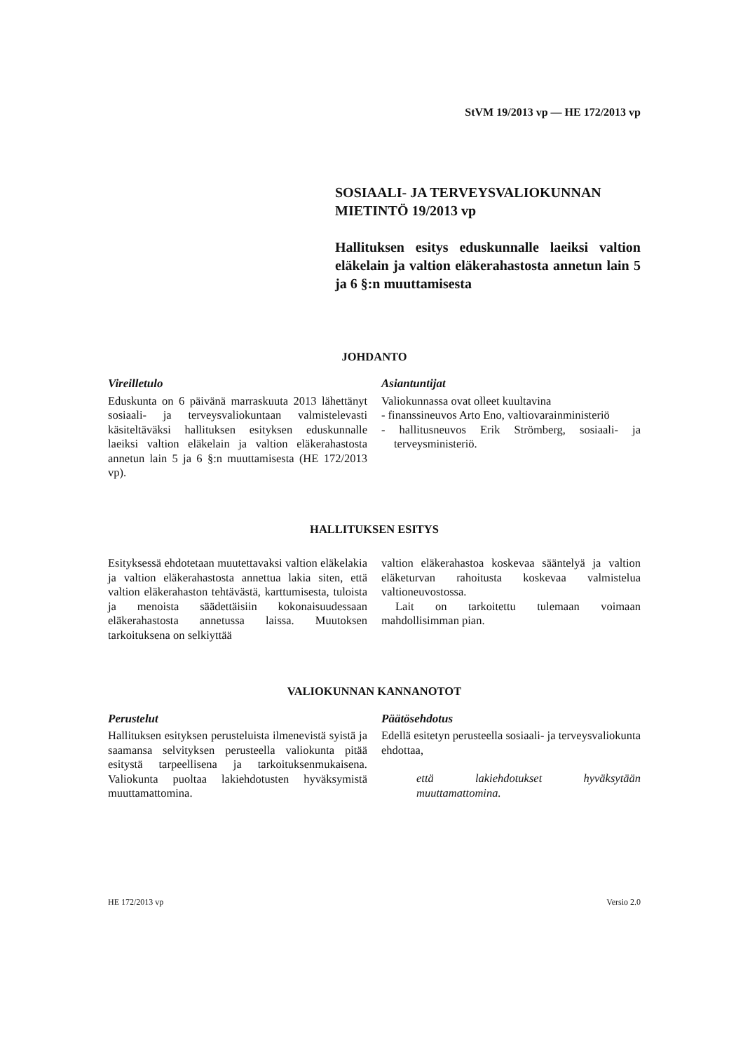StVM 19/2013 vp — HE 172/2013 vp
SOSIAALI- JA TERVEYSVALIOKUNNAN
MIETINTÖ 19/2013 vp
Hallituksen esitys eduskunnalle laeiksi valtion eläkelain ja valtion eläkerahastosta annetun lain 5 ja 6 §:n muuttamisesta
JOHDANTO
Vireilletulo
Eduskunta on 6 päivänä marraskuuta 2013 lähettänyt sosiaali- ja terveysvaliokuntaan valmistelevasti käsiteltäväksi hallituksen esityksen eduskunnalle laeiksi valtion eläkelain ja valtion eläkerahastosta annetun lain 5 ja 6 §:n muuttamisesta (HE 172/2013 vp).
Asiantuntijat
Valiokunnassa ovat olleet kuultavina
- finanssineuvos Arto Eno, valtiovarainministeriö
- hallitusneuvos Erik Strömberg, sosiaali- ja terveysministeriö.
HALLITUKSEN ESITYS
Esityksessä ehdotetaan muutettavaksi valtion eläkelakia ja valtion eläkerahastosta annettua lakia siten, että valtion eläkerahaston tehtävästä, karttumisesta, tuloista ja menoista säädettäisiin kokonaisuudessaan eläkerahastosta annetussa laissa. Muutoksen tarkoituksena on selkiyttää
valtion eläkerahastoa koskevaa sääntelyä ja valtion eläketurvan rahoitusta koskevaa valmistelua valtioneuvostossa.
Lait on tarkoitettu tulemaan voimaan mahdollisimman pian.
VALIOKUNNAN KANNANOTOT
Perustelut
Hallituksen esityksen perusteluista ilmenevistä syistä ja saamansa selvityksen perusteella valiokunta pitää esitystä tarpeellisena ja tarkoituksenmukaisena. Valiokunta puoltaa lakiehdotusten hyväksymistä muuttamattomina.
Päätösehdotus
Edellä esitetyn perusteella sosiaali- ja terveysvaliokunta ehdottaa,
että lakiehdotukset hyväksytään muuttamattomina.
HE 172/2013 vp Versio 2.0